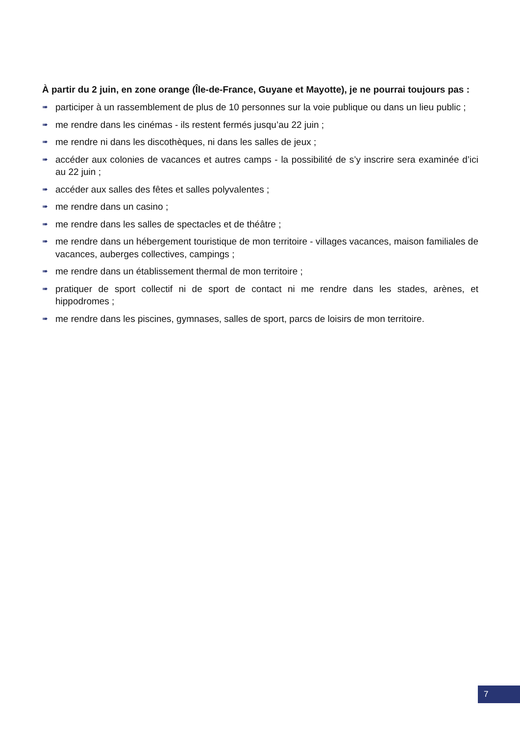À partir du 2 juin, en zone orange (Île-de-France, Guyane et Mayotte), je ne pourrai toujours pas :
➠ participer à un rassemblement de plus de 10 personnes sur la voie publique ou dans un lieu public ;
➠ me rendre dans les cinémas - ils restent fermés jusqu’au 22 juin ;
➠ me rendre ni dans les discothèques, ni dans les salles de jeux ;
➠ accéder aux colonies de vacances et autres camps - la possibilité de s’y inscrire sera examinée d’ici au 22 juin ;
➠ accéder aux salles des fêtes et salles polyvalentes ;
➠ me rendre dans un casino ;
➠ me rendre dans les salles de spectacles et de théâtre ;
➠ me rendre dans un hébergement touristique de mon territoire - villages vacances, maison familiales de vacances, auberges collectives, campings ;
➠ me rendre dans un établissement thermal de mon territoire ;
➠ pratiquer de sport collectif ni de sport de contact ni me rendre dans les stades, arènes, et hippodromes ;
➠ me rendre dans les piscines, gymnases, salles de sport, parcs de loisirs de mon territoire.
7